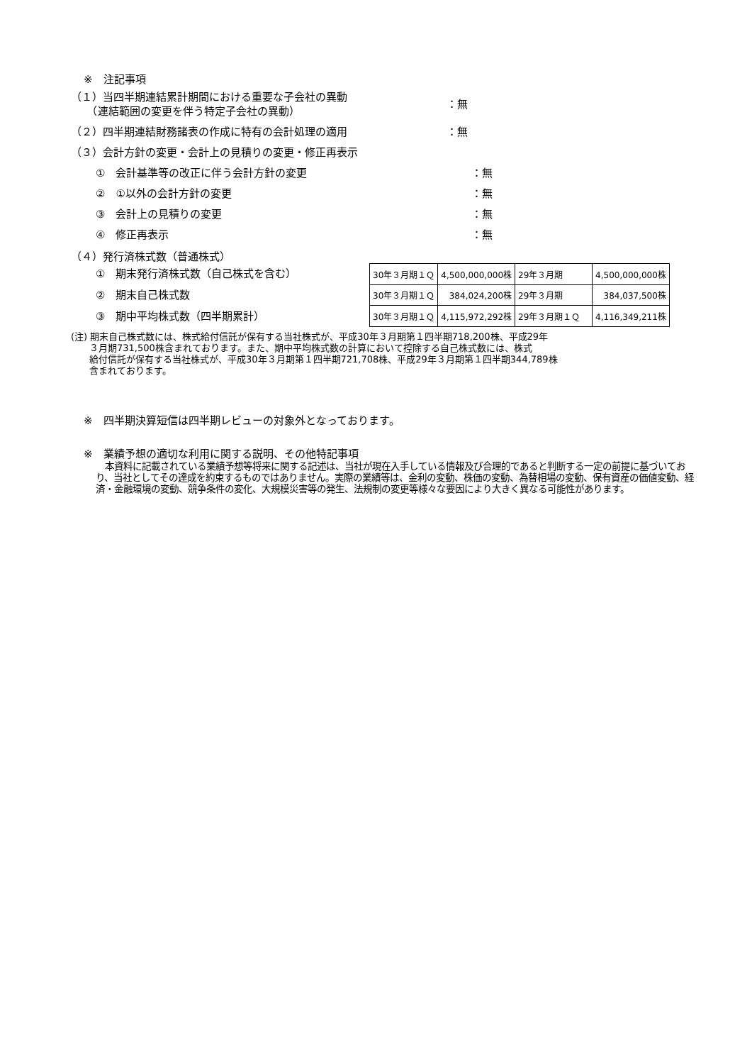※　注記事項
（１）当四半期連結累計期間における重要な子会社の異動
　　（連結範囲の変更を伴う特定子会社の異動）
：無
（２）四半期連結財務諸表の作成に特有の会計処理の適用 ：無
（３）会計方針の変更・会計上の見積りの変更・修正再表示
①　会計基準等の改正に伴う会計方針の変更 ：無
②　①以外の会計方針の変更 ：無
③　会計上の見積りの変更 ：無
④　修正再表示 ：無
（４）発行済株式数（普通株式）
①　期末発行済株式数（自己株式を含む）
②　期末自己株式数
③　期中平均株式数（四半期累計）
| 30年３月期１Ｑ | 4,500,000,000株 | 29年３月期 | 4,500,000,000株 |
| 30年３月期１Ｑ | 384,024,200株 | 29年３月期 | 384,037,500株 |
| 30年３月期１Ｑ | 4,115,972,292株 | 29年３月期１Ｑ | 4,116,349,211株 |
(注) 期末自己株式数には、株式給付信託が保有する当社株式が、平成30年３月期第１四半期718,200株、平成29年
　　３月期731,500株含まれております。また、期中平均株式数の計算において控除する自己株式数には、株式
　　給付信託が保有する当社株式が、平成30年３月期第１四半期721,708株、平成29年３月期第１四半期344,789株
　　含まれております。
※　四半期決算短信は四半期レビューの対象外となっております。
※　業績予想の適切な利用に関する説明、その他特記事項
　本資料に記載されている業績予想等将来に関する記述は、当社が現在入手している情報及び合理的であると判断する一定の前提に基づいており、当社としてその達成を約束するものではありません。実際の業績等は、金利の変動、株価の変動、為替相場の変動、保有資産の価値変動、経済・金融環境の変動、競争条件の変化、大規模災害等の発生、法規制の変更等様々な要因により大きく異なる可能性があります。